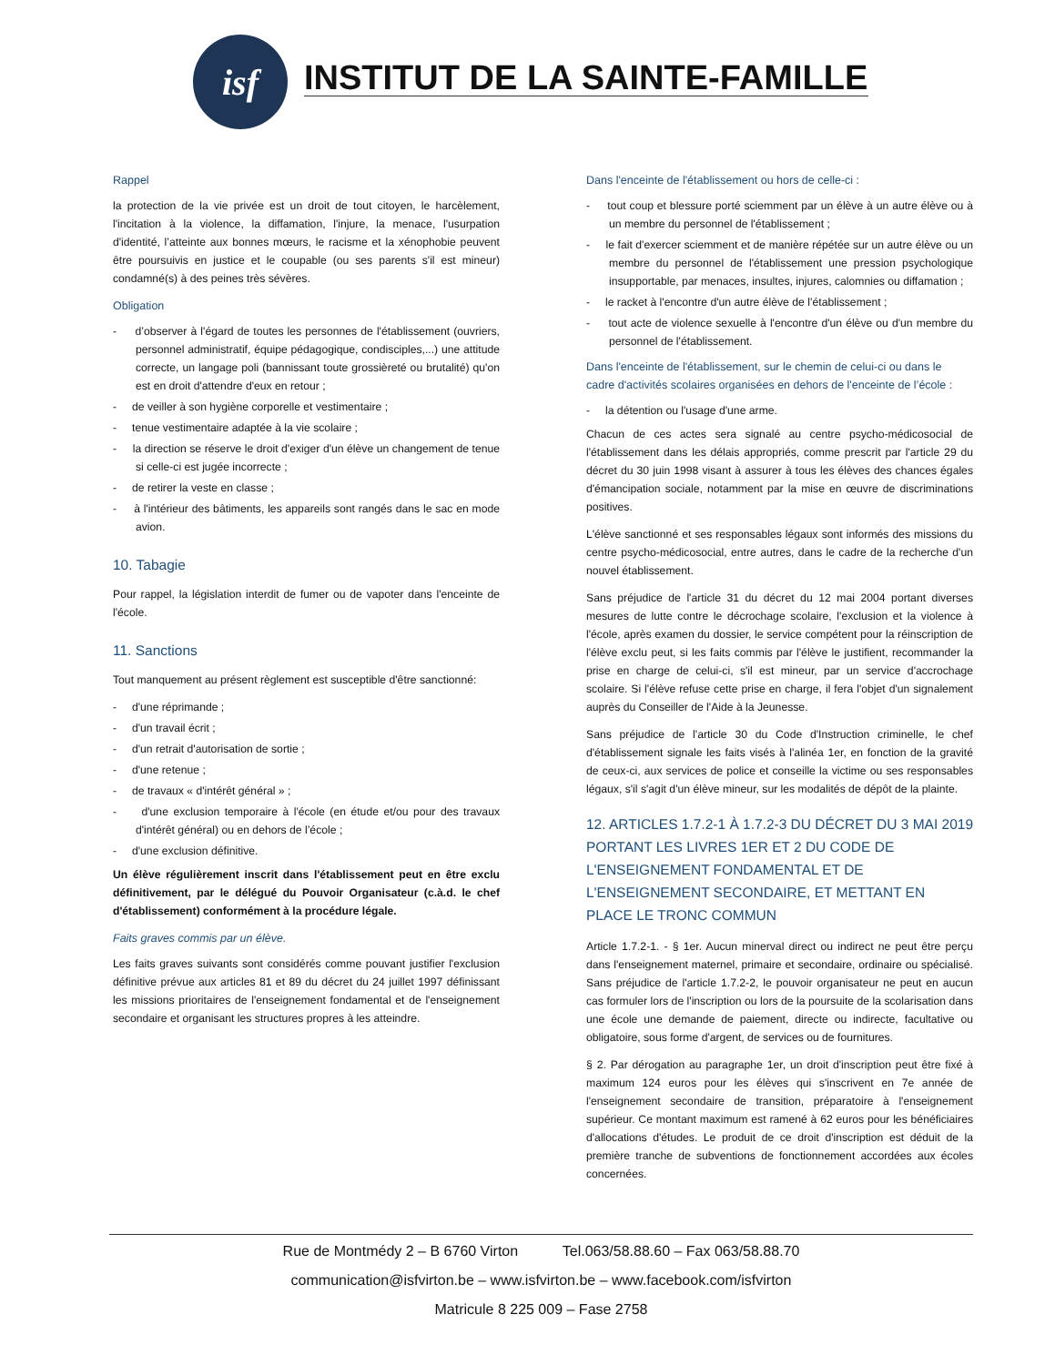isf
INSTITUT DE LA SAINTE-FAMILLE
Rappel
la protection de la vie privée est un droit de tout citoyen, le harcèlement, l'incitation à la violence, la diffamation, l'injure, la menace, l'usurpation d'identité, l’atteinte aux bonnes mœurs, le racisme et la xénophobie peuvent être poursuivis en justice et le coupable (ou ses parents s'il est mineur) condamné(s) à des peines très sévères.
Obligation
- d’observer à l'égard de toutes les personnes de l'établissement (ouvriers, personnel administratif, équipe pédagogique, condisciples,...) une attitude correcte, un langage poli (bannissant toute grossièreté ou brutalité) qu'on est en droit d'attendre d'eux en retour ;
- de veiller à son hygiène corporelle et vestimentaire ;
- tenue vestimentaire adaptée à la vie scolaire ;
- la direction se réserve le droit d'exiger d'un élève un changement de tenue si celle-ci est jugée incorrecte ;
- de retirer la veste en classe ;
- à l'intérieur des bâtiments, les appareils sont rangés dans le sac en mode avion.
10. Tabagie
Pour rappel, la législation interdit de fumer ou de vapoter dans l'enceinte de l'école.
11. Sanctions
Tout manquement au présent règlement est susceptible d'être sanctionné:
- d'une réprimande ;
- d'un travail écrit ;
- d'un retrait d'autorisation de sortie ;
- d'une retenue ;
- de travaux « d'intérêt général » ;
- d'une exclusion temporaire à l'école (en étude et/ou pour des travaux d'intérêt général) ou en dehors de l’école ;
- d'une exclusion définitive.
Un élève régulièrement inscrit dans l'établissement peut en être exclu définitivement, par le délégué du Pouvoir Organisateur (c.à.d. le chef d'établissement) conformément à la procédure légale.
Faits graves commis par un élève.
Les faits graves suivants sont considérés comme pouvant justifier l'exclusion définitive prévue aux articles 81 et 89 du décret du 24 juillet 1997 définissant les missions prioritaires de l'enseignement fondamental et de l'enseignement secondaire et organisant les structures propres à les atteindre.
Dans l'enceinte de l'établissement ou hors de celle-ci :
- tout coup et blessure porté sciemment par un élève à un autre élève ou à un membre du personnel de l'établissement ;
- le fait d'exercer sciemment et de manière répétée sur un autre élève ou un membre du personnel de l'établissement une pression psychologique insupportable, par menaces, insultes, injures, calomnies ou diffamation ;
- le racket à l'encontre d'un autre élève de l’établissement ;
- tout acte de violence sexuelle à l'encontre d'un élève ou d'un membre du personnel de l'établissement.
Dans l'enceinte de l'établissement, sur le chemin de celui-ci ou dans le cadre d'activités scolaires organisées en dehors de l'enceinte de l’école :
- la détention ou l'usage d'une arme.
Chacun de ces actes sera signalé au centre psycho-médicosocial de l'établissement dans les délais appropriés, comme prescrit par l'article 29 du décret du 30 juin 1998 visant à assurer à tous les élèves des chances égales d'émancipation sociale, notamment par la mise en œuvre de discriminations positives.
L'élève sanctionné et ses responsables légaux sont informés des missions du centre psycho-médicosocial, entre autres, dans le cadre de la recherche d'un nouvel établissement.
Sans préjudice de l'article 31 du décret du 12 mai 2004 portant diverses mesures de lutte contre le décrochage scolaire, l'exclusion et la violence à l'école, après examen du dossier, le service compétent pour la réinscription de l'élève exclu peut, si les faits commis par l'élève le justifient, recommander la prise en charge de celui-ci, s'il est mineur, par un service d'accrochage scolaire. Si l'élève refuse cette prise en charge, il fera l'objet d'un signalement auprès du Conseiller de l'Aide à la Jeunesse.
Sans préjudice de l'article 30 du Code d'Instruction criminelle, le chef d'établissement signale les faits visés à l'alinéa 1er, en fonction de la gravité de ceux-ci, aux services de police et conseille la victime ou ses responsables légaux, s'il s'agit d'un élève mineur, sur les modalités de dépôt de la plainte.
12. ARTICLES 1.7.2-1 À 1.7.2-3 DU DÉCRET DU 3 MAI 2019 PORTANT LES LIVRES 1ER ET 2 DU CODE DE L'ENSEIGNEMENT FONDAMENTAL ET DE L'ENSEIGNEMENT SECONDAIRE, ET METTANT EN PLACE LE TRONC COMMUN
Article 1.7.2-1. - § 1er. Aucun minerval direct ou indirect ne peut être perçu dans l'enseignement maternel, primaire et secondaire, ordinaire ou spécialisé. Sans préjudice de l'article 1.7.2-2, le pouvoir organisateur ne peut en aucun cas formuler lors de l'inscription ou lors de la poursuite de la scolarisation dans une école une demande de paiement, directe ou indirecte, facultative ou obligatoire, sous forme d'argent, de services ou de fournitures.
§ 2. Par dérogation au paragraphe 1er, un droit d'inscription peut être fixé à maximum 124 euros pour les élèves qui s'inscrivent en 7e année de l'enseignement secondaire de transition, préparatoire à l'enseignement supérieur. Ce montant maximum est ramené à 62 euros pour les bénéficiaires d'allocations d'études. Le produit de ce droit d'inscription est déduit de la première tranche de subventions de fonctionnement accordées aux écoles concernées.
Rue de Montmédy 2 – B 6760 Virton Tel.063/58.88.60 – Fax 063/58.88.70
communication@isfvirton.be – www.isfvirton.be – www.facebook.com/isfvirton
Matricule 8 225 009 – Fase 2758